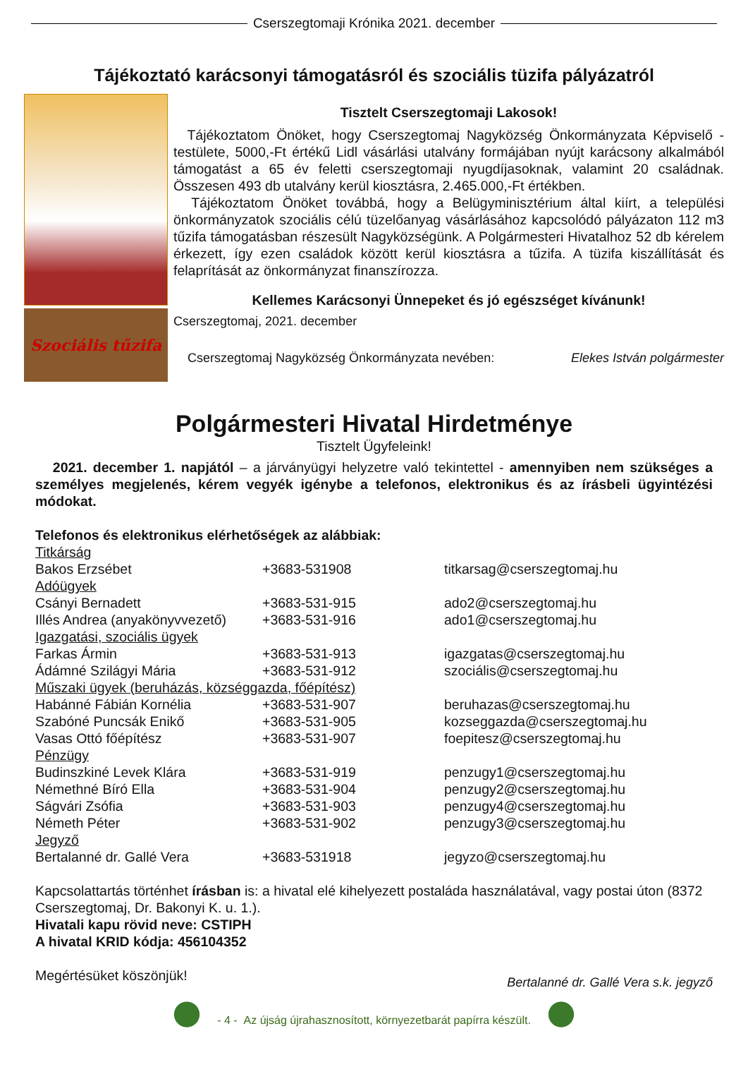Cserszegtomaji Krónika 2021. december
Tájékoztató karácsonyi támogatásról és szociális tüzifa pályázatról
Szociális tűzifa
Tisztelt Cserszegtomaji Lakosok!
Tájékoztatom Önöket, hogy Cserszegtomaj Nagyközség Önkormányzata Képviselő - testülete, 5000,-Ft értékű Lidl vásárlási utalvány formájában nyújt karácsony alkalmából támogatást a 65 év feletti cserszegtomaji nyugdíjasoknak, valamint 20 családnak. Összesen 493 db utalvány kerül kiosztásra, 2.465.000,-Ft értékben.
Tájékoztatom Önöket továbbá, hogy a Belügyminisztérium által kiírt, a települési önkormányzatok szociális célú tüzelőanyag vásárlásához kapcsolódó pályázaton 112 m3 tűzifa támogatásban részesült Nagyközségünk. A Polgármesteri Hivatalhoz 52 db kérelem érkezett, így ezen családok között kerül kiosztásra a tűzifa. A tüzifa kiszállítását és felaprítását az önkormányzat finanszírozza.
Kellemes Karácsonyi Ünnepeket és jó egészséget kívánunk!
Cserszegtomaj, 2021. december
Cserszegtomaj Nagyközség Önkormányzata nevében: Elekes István polgármester
Polgármesteri Hivatal Hirdetménye
Tisztelt Ügyfeleink!
2021. december 1. napjától – a járványügyi helyzetre való tekintettel - amennyiben nem szükséges a személyes megjelenés, kérem vegyék igénybe a telefonos, elektronikus és az írásbeli ügyintézési módokat.
Telefonos és elektronikus elérhetőségek az alábbiak:
| Titkárság | | |
| Bakos Erzsébet | +3683-531908 | titkarsag@cserszegtomaj.hu |
| Adóügyek | | |
| Csányi Bernadett | +3683-531-915 | ado2@cserszegtomaj.hu |
| Illés Andrea (anyakönyvvezető) | +3683-531-916 | ado1@cserszegtomaj.hu |
| Igazgatási, szociális ügyek | | |
| Farkas Ármin | +3683-531-913 | igazgatas@cserszegtomaj.hu |
| Ádámné Szilágyi Mária | +3683-531-912 | szociális@cserszegtomaj.hu |
| Műszaki ügyek (beruházás, községgazda, főépítész) | | |
| Habánné Fábián Kornélia | +3683-531-907 | beruhazas@cserszegtomaj.hu |
| Szabóné Puncsák Enikő | +3683-531-905 | kozseggazda@cserszegtomaj.hu |
| Vasas Ottó főépítész | +3683-531-907 | foepitesz@cserszegtomaj.hu |
| Pénzügy | | |
| Budinszkiné Levek Klára | +3683-531-919 | penzugy1@cserszegtomaj.hu |
| Némethné Bíró Ella | +3683-531-904 | penzugy2@cserszegtomaj.hu |
| Ságvári Zsófia | +3683-531-903 | penzugy4@cserszegtomaj.hu |
| Németh Péter | +3683-531-902 | penzugy3@cserszegtomaj.hu |
| Jegyző | | |
| Bertalanné dr. Gallé Vera | +3683-531918 | jegyzo@cserszegtomaj.hu |
Kapcsolattartás történhet írásban is: a hivatal elé kihelyezett postaláda használatával, vagy postai úton (8372 Cserszegtomaj, Dr. Bakonyi K. u. 1.).
Hivatali kapu rövid neve: CSTIPH
A hivatal KRID kódja: 456104352
Megértésüket köszönjük! Bertalanné dr. Gallé Vera s.k. jegyző
- 4 - Az újság újrahasznosított, környezetbarát papírra készült.